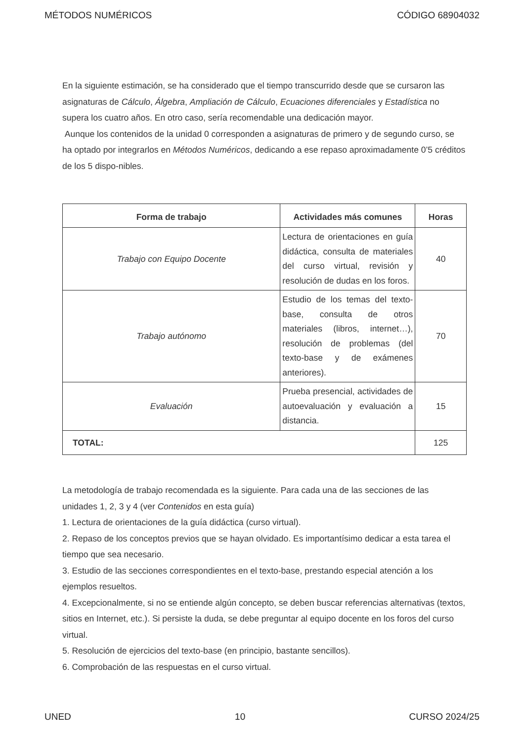MÉTODOS NUMÉRICOS CÓDIGO 68904032
En la siguiente estimación, se ha considerado que el tiempo transcurrido desde que se cursaron las asignaturas de Cálculo, Álgebra, Ampliación de Cálculo, Ecuaciones diferenciales y Estadística no supera los cuatro años. En otro caso, sería recomendable una dedicación mayor.
Aunque los contenidos de la unidad 0 corresponden a asignaturas de primero y de segundo curso, se ha optado por integrarlos en Métodos Numéricos, dedicando a ese repaso aproximadamente 0’5 créditos de los 5 dispo-nibles.
| Forma de trabajo | Actividades más comunes | Horas |
| --- | --- | --- |
| Trabajo con Equipo Docente | Lectura de orientaciones en guía didáctica, consulta de materiales del curso virtual, revisión y resolución de dudas en los foros. | 40 |
| Trabajo autónomo | Estudio de los temas del texto-base, consulta de otros materiales (libros, internet…), resolución de problemas (del texto-base y de exámenes anteriores). | 70 |
| Evaluación | Prueba presencial, actividades de autoevaluación y evaluación a distancia. | 15 |
| TOTAL: | | 125 |
La metodología de trabajo recomendada es la siguiente. Para cada una de las secciones de las unidades 1, 2, 3 y 4 (ver Contenidos en esta guía)
1. Lectura de orientaciones de la guía didáctica (curso virtual).
2. Repaso de los conceptos previos que se hayan olvidado. Es importantísimo dedicar a esta tarea el tiempo que sea necesario.
3. Estudio de las secciones correspondientes en el texto-base, prestando especial atención a los ejemplos resueltos.
4. Excepcionalmente, si no se entiende algún concepto, se deben buscar referencias alternativas (textos, sitios en Internet, etc.). Si persiste la duda, se debe preguntar al equipo docente en los foros del curso virtual.
5. Resolución de ejercicios del texto-base (en principio, bastante sencillos).
6. Comprobación de las respuestas en el curso virtual.
UNED 10 CURSO 2024/25